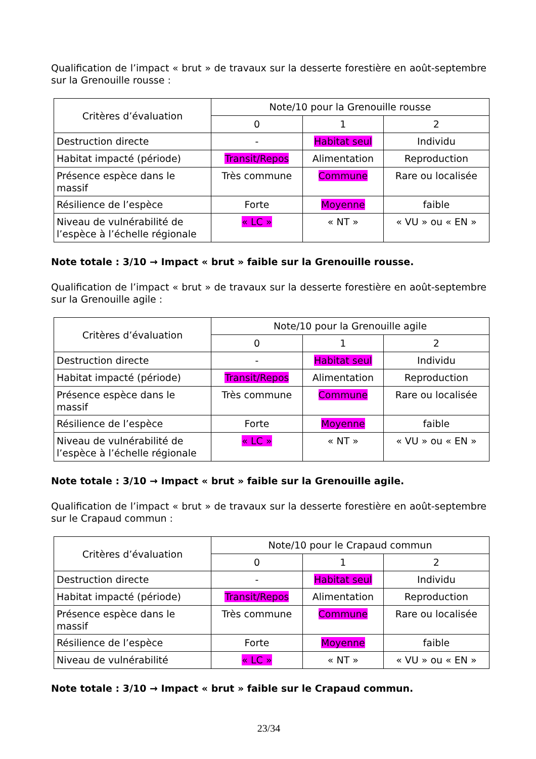Qualification de l’impact « brut » de travaux sur la desserte forestière en août-septembre sur la Grenouille rousse :
| Critères d’évaluation | Note/10 pour la Grenouille rousse | | |
| --- | --- | --- | --- |
| | 0 | 1 | 2 |
| Destruction directe | - | Habitat seul | Individu |
| Habitat impacté (période) | Transit/Repos | Alimentation | Reproduction |
| Présence espèce dans le massif | Très commune | Commune | Rare ou localisée |
| Résilience de l’espèce | Forte | Moyenne | faible |
| Niveau de vulnérabilité de l’espèce à l’échelle régionale | « LC » | « NT » | « VU » ou « EN » |
Note totale : 3/10 → Impact « brut » faible sur la Grenouille rousse.
Qualification de l’impact « brut » de travaux sur la desserte forestière en août-septembre sur la Grenouille agile :
| Critères d’évaluation | Note/10 pour la Grenouille agile | | |
| --- | --- | --- | --- |
| | 0 | 1 | 2 |
| Destruction directe | - | Habitat seul | Individu |
| Habitat impacté (période) | Transit/Repos | Alimentation | Reproduction |
| Présence espèce dans le massif | Très commune | Commune | Rare ou localisée |
| Résilience de l’espèce | Forte | Moyenne | faible |
| Niveau de vulnérabilité de l’espèce à l’échelle régionale | « LC » | « NT » | « VU » ou « EN » |
Note totale : 3/10 → Impact « brut » faible sur la Grenouille agile.
Qualification de l’impact « brut » de travaux sur la desserte forestière en août-septembre sur le Crapaud commun :
| Critères d’évaluation | Note/10 pour le Crapaud commun | | |
| --- | --- | --- | --- |
| | 0 | 1 | 2 |
| Destruction directe | - | Habitat seul | Individu |
| Habitat impacté (période) | Transit/Repos | Alimentation | Reproduction |
| Présence espèce dans le massif | Très commune | Commune | Rare ou localisée |
| Résilience de l’espèce | Forte | Moyenne | faible |
| Niveau de vulnérabilité | « LC » | « NT » | « VU » ou « EN » |
Note totale : 3/10 → Impact « brut » faible sur le Crapaud commun.
23/34